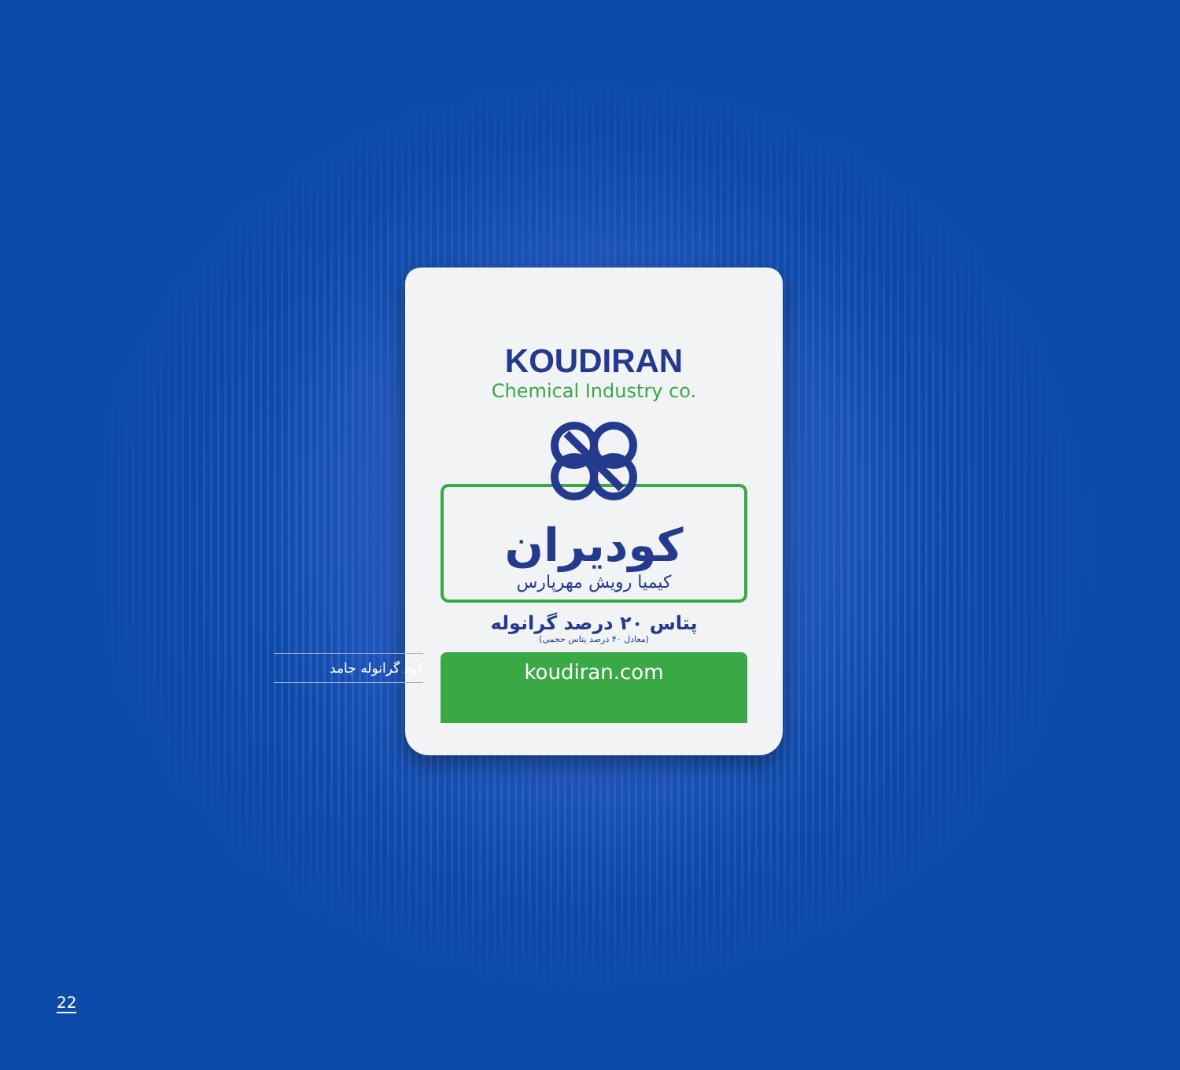KOUDIRAN
Chemical Industry co.
کودیران
کیمیا رویش مهرپارس
پتاس ۲۰ درصد گرانوله
(معادل ۴۰ درصد پتاس حجمی)
koudiran.com
کود گرانوله جامد
22